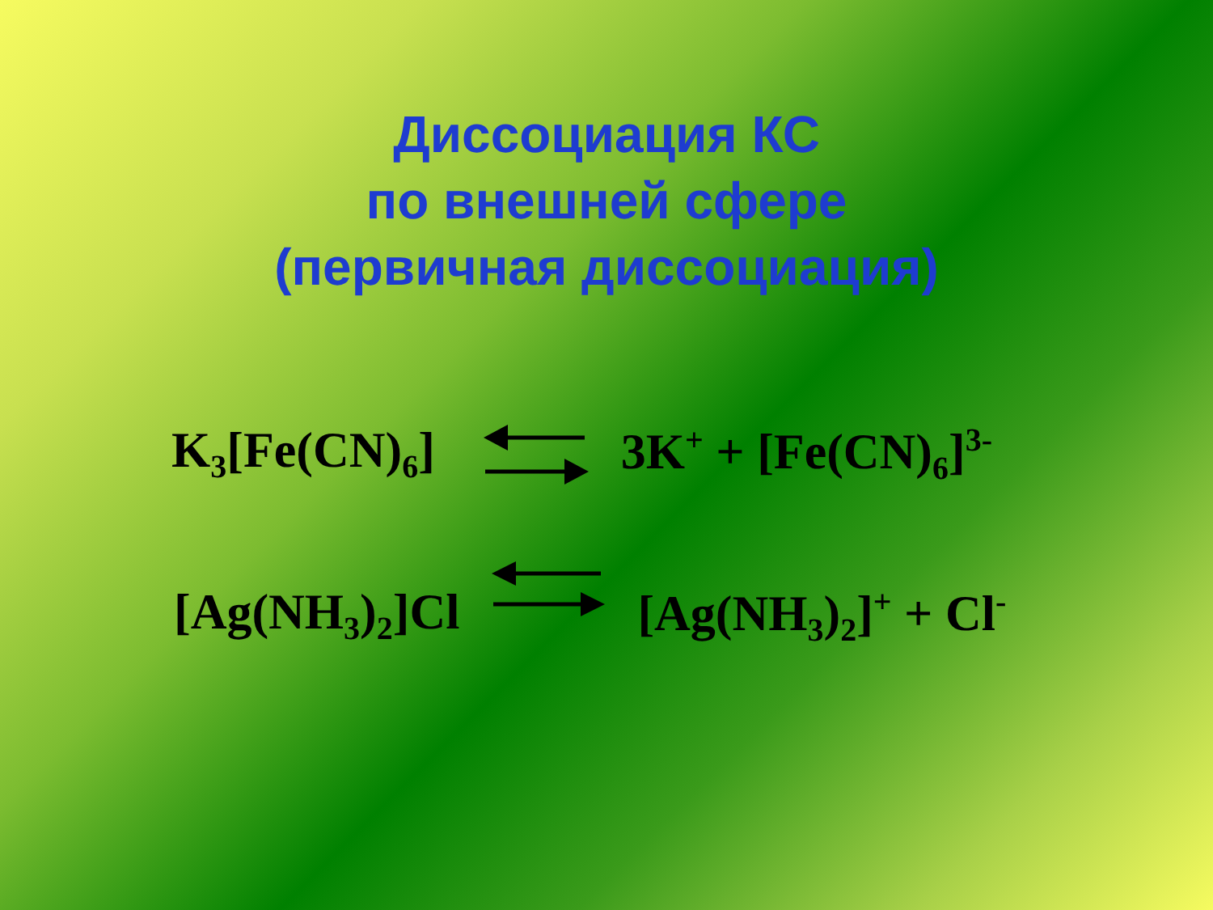Диссоциация КС
по внешней сфере
(первичная диссоциация)
K<sub>3</sub>[Fe(CN)<sub>6</sub>] 3K<sup>+</sup> + [Fe(CN)<sub>6</sub>]<sup>3-</sup>
[Ag(NH<sub>3</sub>)<sub>2</sub>]Cl [Ag(NH<sub>3</sub>)<sub>2</sub>]<sup>+</sup> + Cl<sup>-</sup>